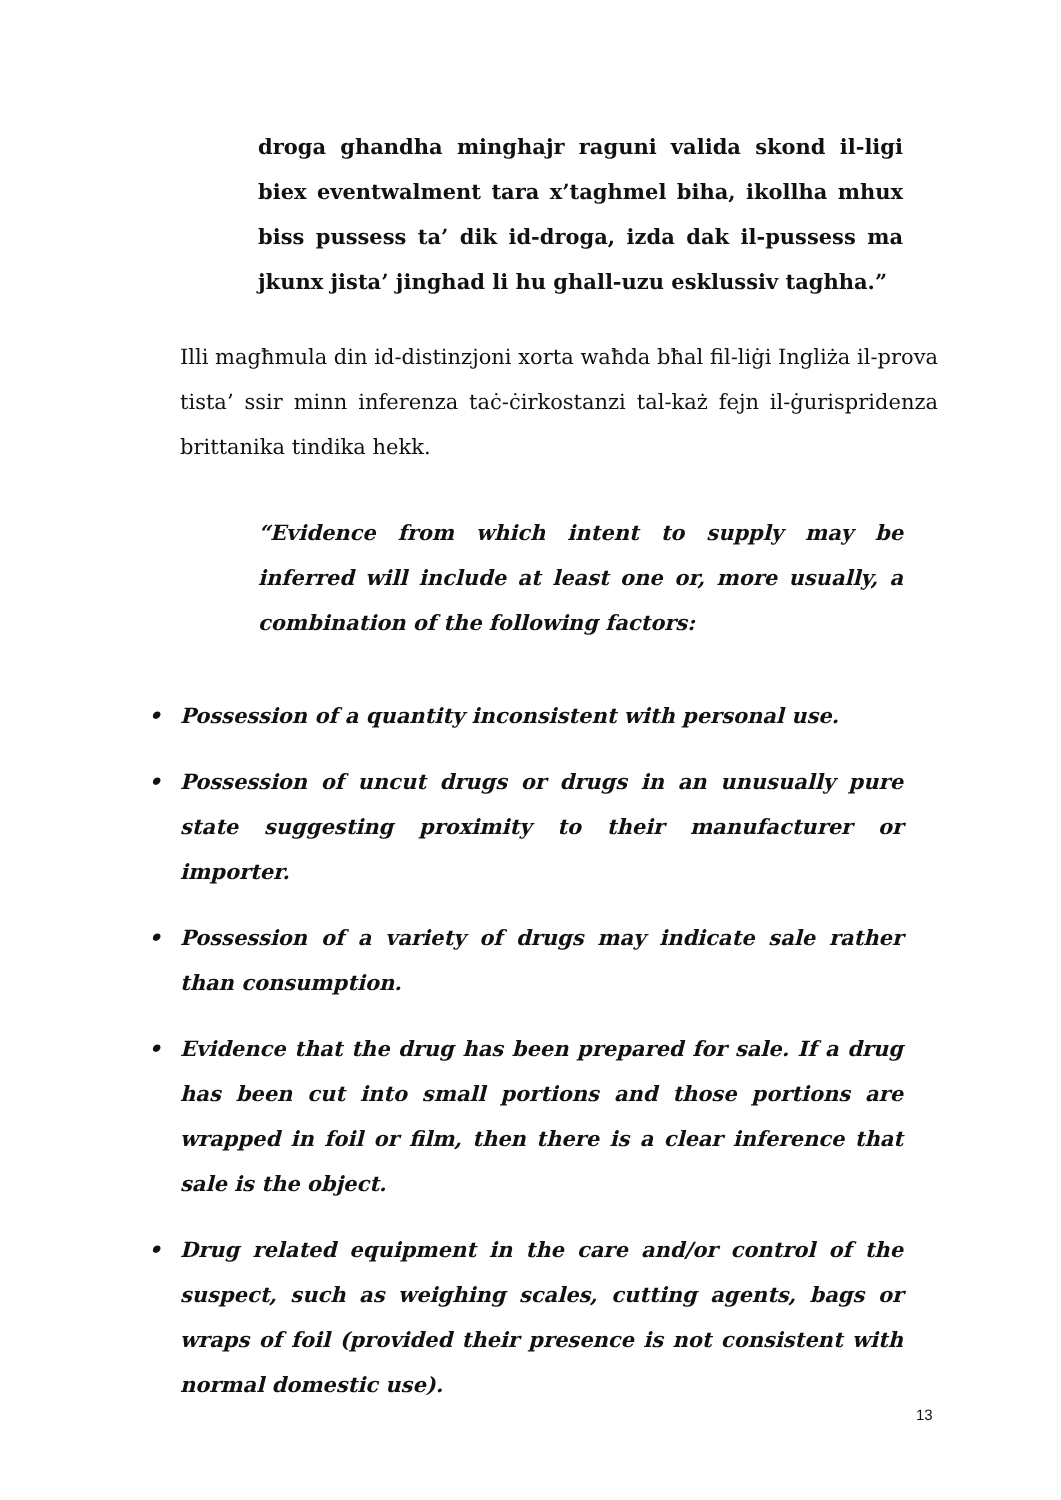droga ghandha minghajr raguni valida skond il-ligi biex eventwalment tara x’taghmel biha, ikollha mhux biss pussess ta’ dik id-droga, izda dak il-pussess ma jkunx jista’ jinghad li hu ghall-uzu esklussiv taghha.”
Illi magħmula din id-distinzjoni xorta waħda bħal fil-liġi Ingliża il-prova tista’ ssir minn inferenza taċ-ċirkostanzi tal-każ fejn il-ġurispridenza brittanika tindika hekk.
“Evidence from which intent to supply may be inferred will include at least one or, more usually, a combination of the following factors:
• Possession of a quantity inconsistent with personal use.
• Possession of uncut drugs or drugs in an unusually pure state suggesting proximity to their manufacturer or importer.
• Possession of a variety of drugs may indicate sale rather than consumption.
• Evidence that the drug has been prepared for sale. If a drug has been cut into small portions and those portions are wrapped in foil or film, then there is a clear inference that sale is the object.
• Drug related equipment in the care and/or control of the suspect, such as weighing scales, cutting agents, bags or wraps of foil (provided their presence is not consistent with normal domestic use).
13